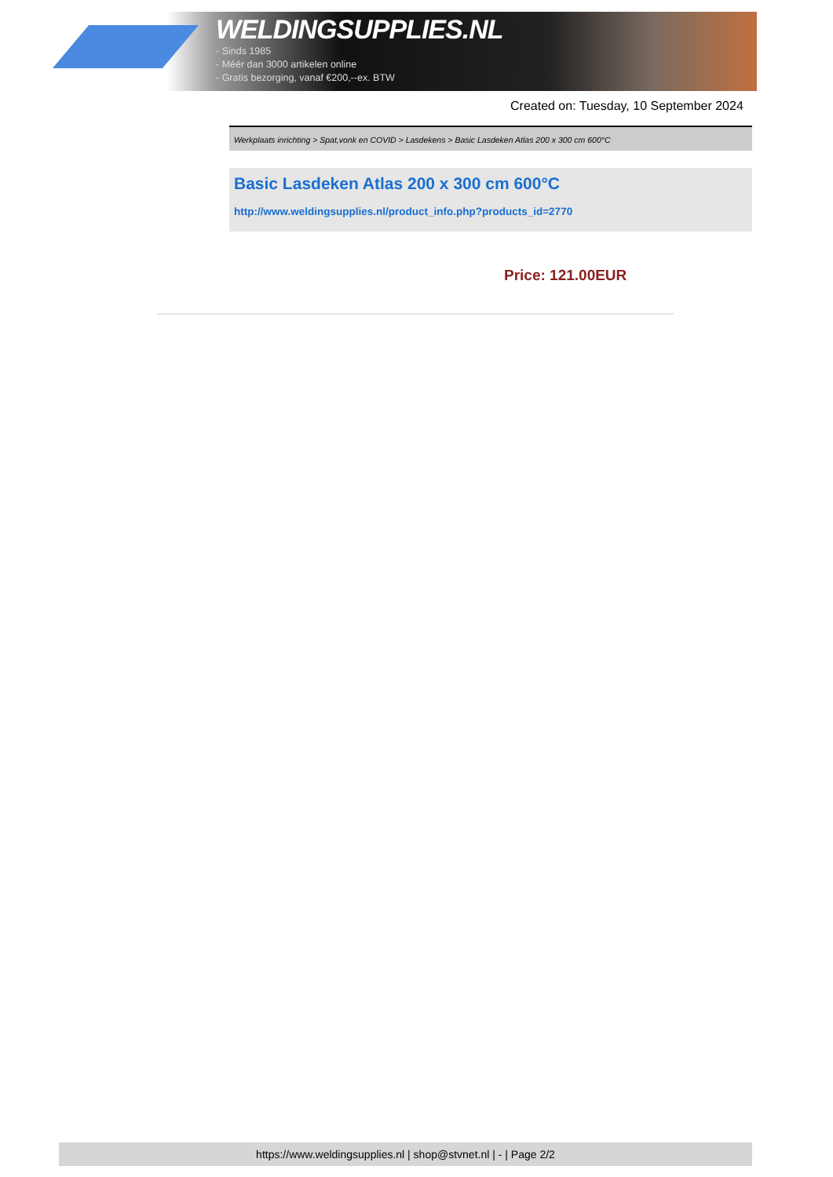WELDINGSUPPLIES.NL
- Sinds 1985
- Méér dan 3000 artikelen online
- Gratis bezorging, vanaf €200,--ex. BTW
Created on: Tuesday, 10 September 2024
Werkplaats inrichting > Spat,vonk en COVID > Lasdekens > Basic Lasdeken Atlas 200 x 300 cm 600°C
Basic Lasdeken Atlas 200 x 300 cm 600°C
http://www.weldingsupplies.nl/product_info.php?products_id=2770
Price: 121.00EUR
https://www.weldingsupplies.nl | shop@stvnet.nl | - | Page 2/2